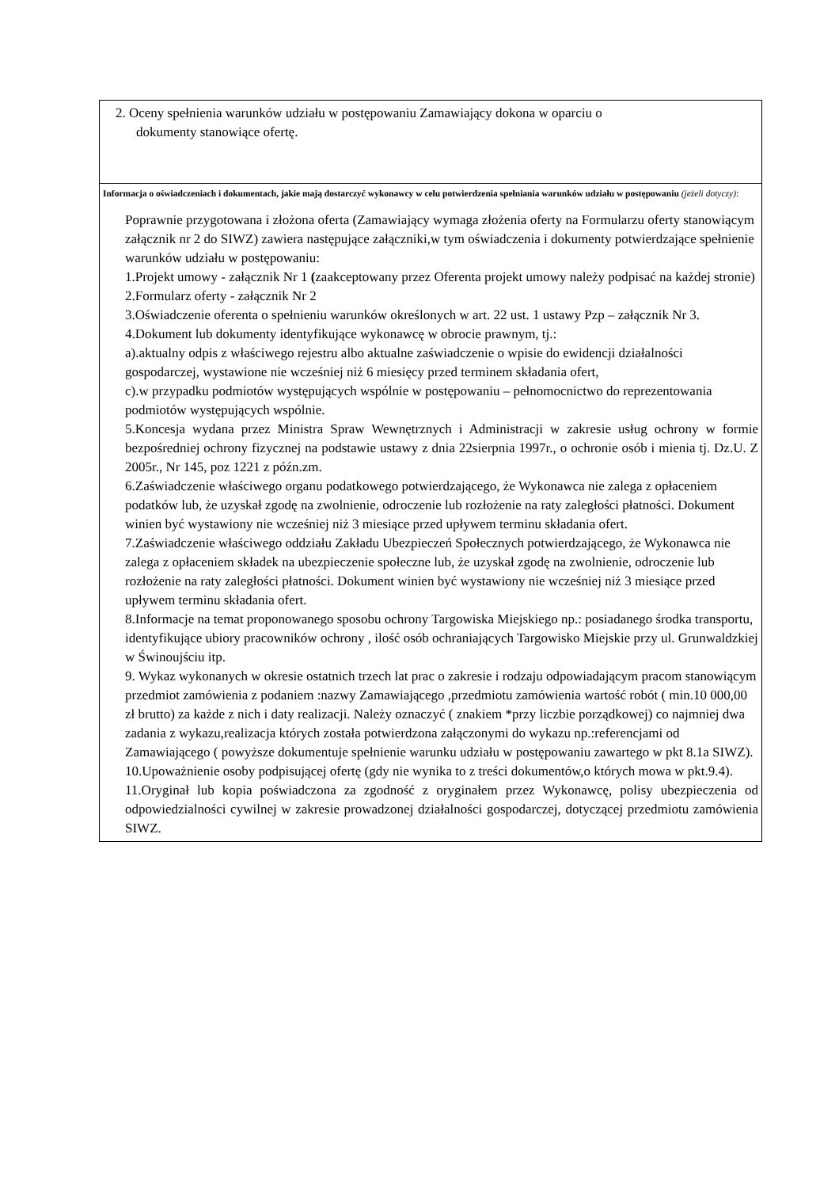| 2. Oceny spełnienia warunków udziału w postępowaniu Zamawiający dokona w oparciu o dokumenty stanowiące ofertę. |
| Informacja o oświadczeniach i dokumentach, jakie mają dostarczyć wykonawcy w celu potwierdzenia spełniania warunków udziału w postępowaniu (jeżeli dotyczy) : Poprawnie przygotowana i złożona oferta (Zamawiający wymaga złożenia oferty na Formularzu oferty stanowiącym załącznik nr 2 do SIWZ) zawiera następujące załączniki,w tym oświadczenia i dokumenty potwierdzające spełnienie warunków udziału w postępowaniu: 1.Projekt umowy - załącznik Nr 1 ( zaakceptowany przez Oferenta projekt umowy należy podpisać na każdej stronie) 2.Formularz oferty - załącznik Nr 2 3.Oświadczenie oferenta o spełnieniu warunków określonych w art. 22 ust. 1 ustawy Pzp – załącznik Nr 3. 4.Dokument lub dokumenty identyfikujące wykonawcę w obrocie prawnym, tj.: a).aktualny odpis z właściwego rejestru albo aktualne zaświadczenie o wpisie do ewidencji działalności gospodarczej, wystawione nie wcześniej niż 6 miesięcy przed terminem składania ofert, c).w przypadku podmiotów występujących wspólnie w postępowaniu – pełnomocnictwo do reprezentowania podmiotów występujących wspólnie. 5.Koncesja wydana przez Ministra Spraw Wewnętrznych i Administracji w zakresie usług ochrony w formie bezpośredniej ochrony fizycznej na podstawie ustawy z dnia 22sierpnia 1997r., o ochronie osób i mienia tj. Dz.U. Z 2005r., Nr 145, poz 1221 z późn.zm. 6.Zaświadczenie właściwego organu podatkowego potwierdzającego, że Wykonawca nie zalega z opłaceniem podatków lub, że uzyskał zgodę na zwolnienie, odroczenie lub rozłożenie na raty zaległości płatności. Dokument winien być wystawiony nie wcześniej niż 3 miesiące przed upływem terminu składania ofert. 7.Zaświadczenie właściwego oddziału Zakładu Ubezpieczeń Społecznych potwierdzającego, że Wykonawca nie zalega z opłaceniem składek na ubezpieczenie społeczne lub, że uzyskał zgodę na zwolnienie, odroczenie lub rozłożenie na raty zaległości płatności. Dokument winien być wystawiony nie wcześniej niż 3 miesiące przed upływem terminu składania ofert. 8.Informacje na temat proponowanego sposobu ochrony Targowiska Miejskiego np.: posiadanego środka transportu, identyfikujące ubiory pracowników ochrony , ilość osób ochraniających Targowisko Miejskie przy ul. Grunwaldzkiej w Świnoujściu itp. 9. Wykaz wykonanych w okresie ostatnich trzech lat prac o zakresie i rodzaju odpowiadającym pracom stanowiącym przedmiot zamówienia z podaniem :nazwy Zamawiającego ,przedmiotu zamówienia wartość robót ( min.10 000,00 zł brutto) za każde z nich i daty realizacji. Należy oznaczyć ( znakiem *przy liczbie porządkowej) co najmniej dwa zadania z wykazu,realizacja których została potwierdzona załączonymi do wykazu np.:referencjami od Zamawiającego ( powyższe dokumentuje spełnienie warunku udziału w postępowaniu zawartego w pkt 8.1a SIWZ). 10.Upoważnienie osoby podpisującej ofertę (gdy nie wynika to z treści dokumentów,o których mowa w pkt.9.4). 11.Oryginał lub kopia poświadczona za zgodność z oryginałem przez Wykonawcę, polisy ubezpieczenia od odpowiedzialności cywilnej w zakresie prowadzonej działalności gospodarczej, dotyczącej przedmiotu zamówienia SIWZ. |